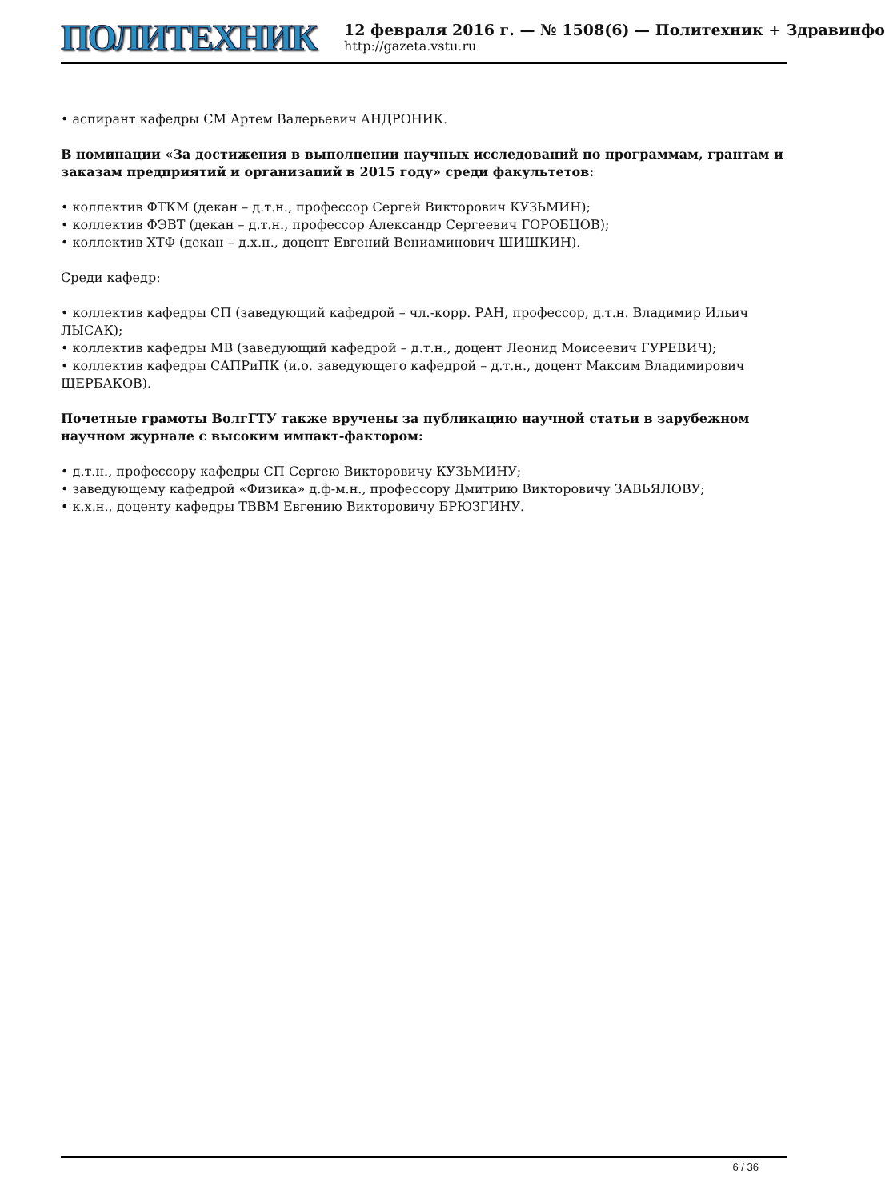ПОЛИТЕХНИК
12 февраля 2016 г. — № 1508(6) — Политехник + Здравинфо
http://gazeta.vstu.ru
• аспирант кафедры СМ Артем Валерьевич АНДРОНИК.
В номинации «За достижения в выполнении научных исследований по программам, грантам и заказам предприятий и организаций в 2015 году» среди факультетов:
• коллектив ФТКМ (декан – д.т.н., профессор Сергей Викторович КУЗЬМИН);
• коллектив ФЭВТ (декан – д.т.н., профессор Александр Сергеевич ГОРОБЦОВ);
• коллектив ХТФ (декан – д.х.н., доцент Евгений Вениаминович ШИШКИН).
Среди кафедр:
• коллектив кафедры СП (заведующий кафедрой – чл.-корр. РАН, профессор, д.т.н. Владимир Ильич ЛЫСАК);
• коллектив кафедры МВ (заведующий кафедрой – д.т.н., доцент Леонид Моисеевич ГУРЕВИЧ);
• коллектив кафедры САПРиПК (и.о. заведующего кафедрой – д.т.н., доцент Максим Владимирович ЩЕРБАКОВ).
Почетные грамоты ВолгГТУ также вручены за публикацию научной статьи в зарубежном научном журнале с высоким импакт-фактором:
• д.т.н., профессору кафедры СП Сергею Викторовичу КУЗЬМИНУ;
• заведующему кафедрой «Физика» д.ф-м.н., профессору Дмитрию Викторовичу ЗАВЬЯЛОВУ;
• к.х.н., доценту кафедры ТВВМ Евгению Викторовичу БРЮЗГИНУ.
6 / 36